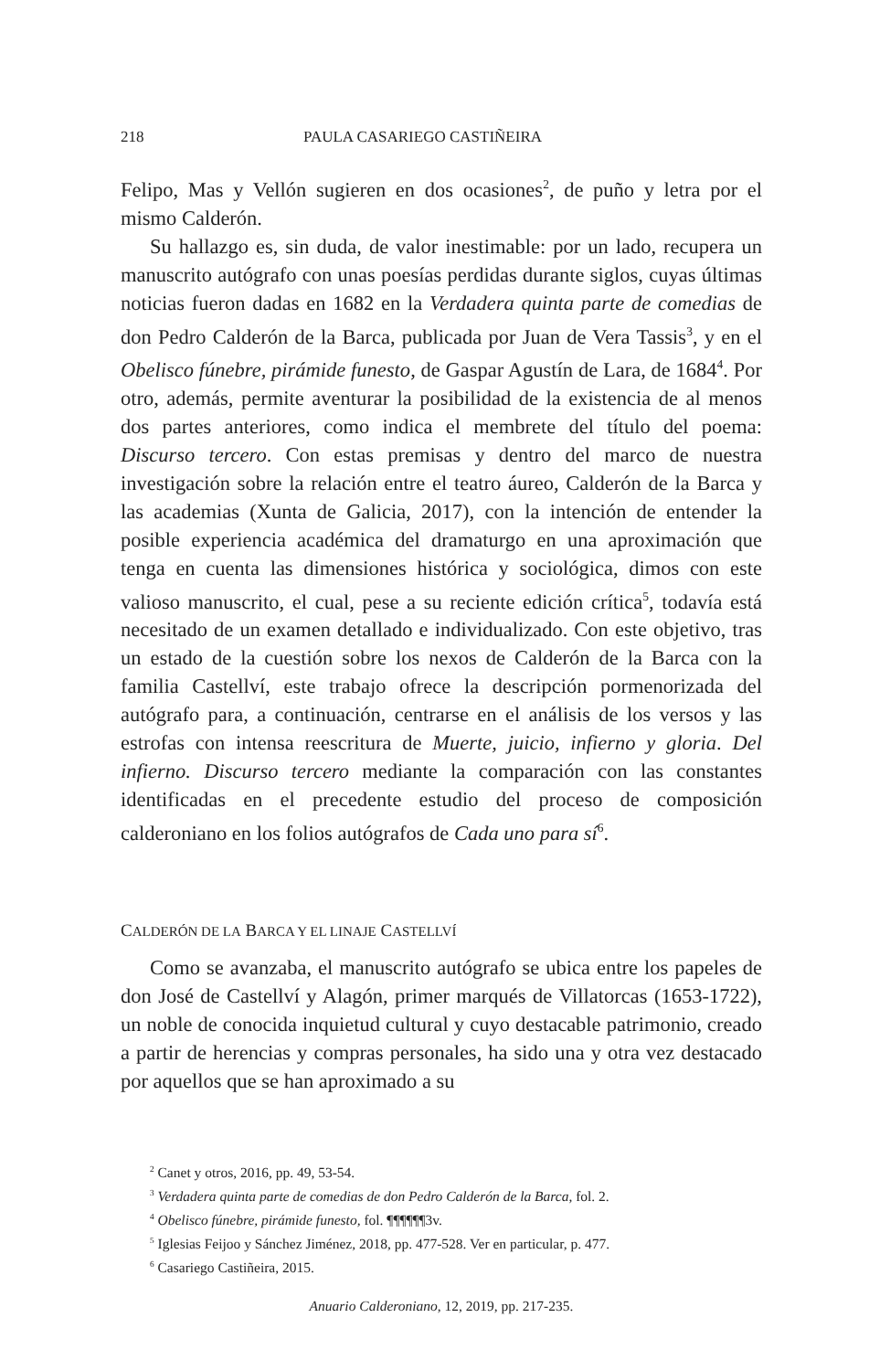218 PAULA CASARIEGO CASTIÑEIRA
Felipo, Mas y Vellón sugieren en dos ocasiones<sup>2</sup>, de puño y letra por el mismo Calderón.
Su hallazgo es, sin duda, de valor inestimable: por un lado, recupera un manuscrito autógrafo con unas poesías perdidas durante siglos, cuyas últimas noticias fueron dadas en 1682 en la Verdadera quinta parte de comedias de don Pedro Calderón de la Barca, publicada por Juan de Vera Tassis<sup>3</sup>, y en el Obelisco fúnebre, pirámide funesto, de Gaspar Agustín de Lara, de 1684<sup>4</sup>. Por otro, además, permite aventurar la posibilidad de la existencia de al menos dos partes anteriores, como indica el membrete del título del poema: Discurso tercero. Con estas premisas y dentro del marco de nuestra investigación sobre la relación entre el teatro áureo, Calderón de la Barca y las academias (Xunta de Galicia, 2017), con la intención de entender la posible experiencia académica del dramaturgo en una aproximación que tenga en cuenta las dimensiones histórica y sociológica, dimos con este valioso manuscrito, el cual, pese a su reciente edición crítica<sup>5</sup>, todavía está necesitado de un examen detallado e individualizado. Con este objetivo, tras un estado de la cuestión sobre los nexos de Calderón de la Barca con la familia Castellví, este trabajo ofrece la descripción pormenorizada del autógrafo para, a continuación, centrarse en el análisis de los versos y las estrofas con intensa reescritura de Muerte, juicio, infierno y gloria. Del infierno. Discurso tercero mediante la comparación con las constantes identificadas en el precedente estudio del proceso de composición calderoniano en los folios autógrafos de Cada uno para sí<sup>6</sup>.
CALDERÓN DE LA BARCA Y EL LINAJE CASTELLVÍ
Como se avanzaba, el manuscrito autógrafo se ubica entre los papeles de don José de Castellví y Alagón, primer marqués de Villatorcas (1653-1722), un noble de conocida inquietud cultural y cuyo destacable patrimonio, creado a partir de herencias y compras personales, ha sido una y otra vez destacado por aquellos que se han aproximado a su
<sup>2</sup> Canet y otros, 2016, pp. 49, 53-54.
<sup>3</sup> Verdadera quinta parte de comedias de don Pedro Calderón de la Barca, fol. 2.
<sup>4</sup> Obelisco fúnebre, pirámide funesto, fol. ¶¶¶¶¶¶3v.
<sup>5</sup> Iglesias Feijoo y Sánchez Jiménez, 2018, pp. 477-528. Ver en particular, p. 477.
<sup>6</sup> Casariego Castiñeira, 2015.
Anuario Calderoniano, 12, 2019, pp. 217-235.